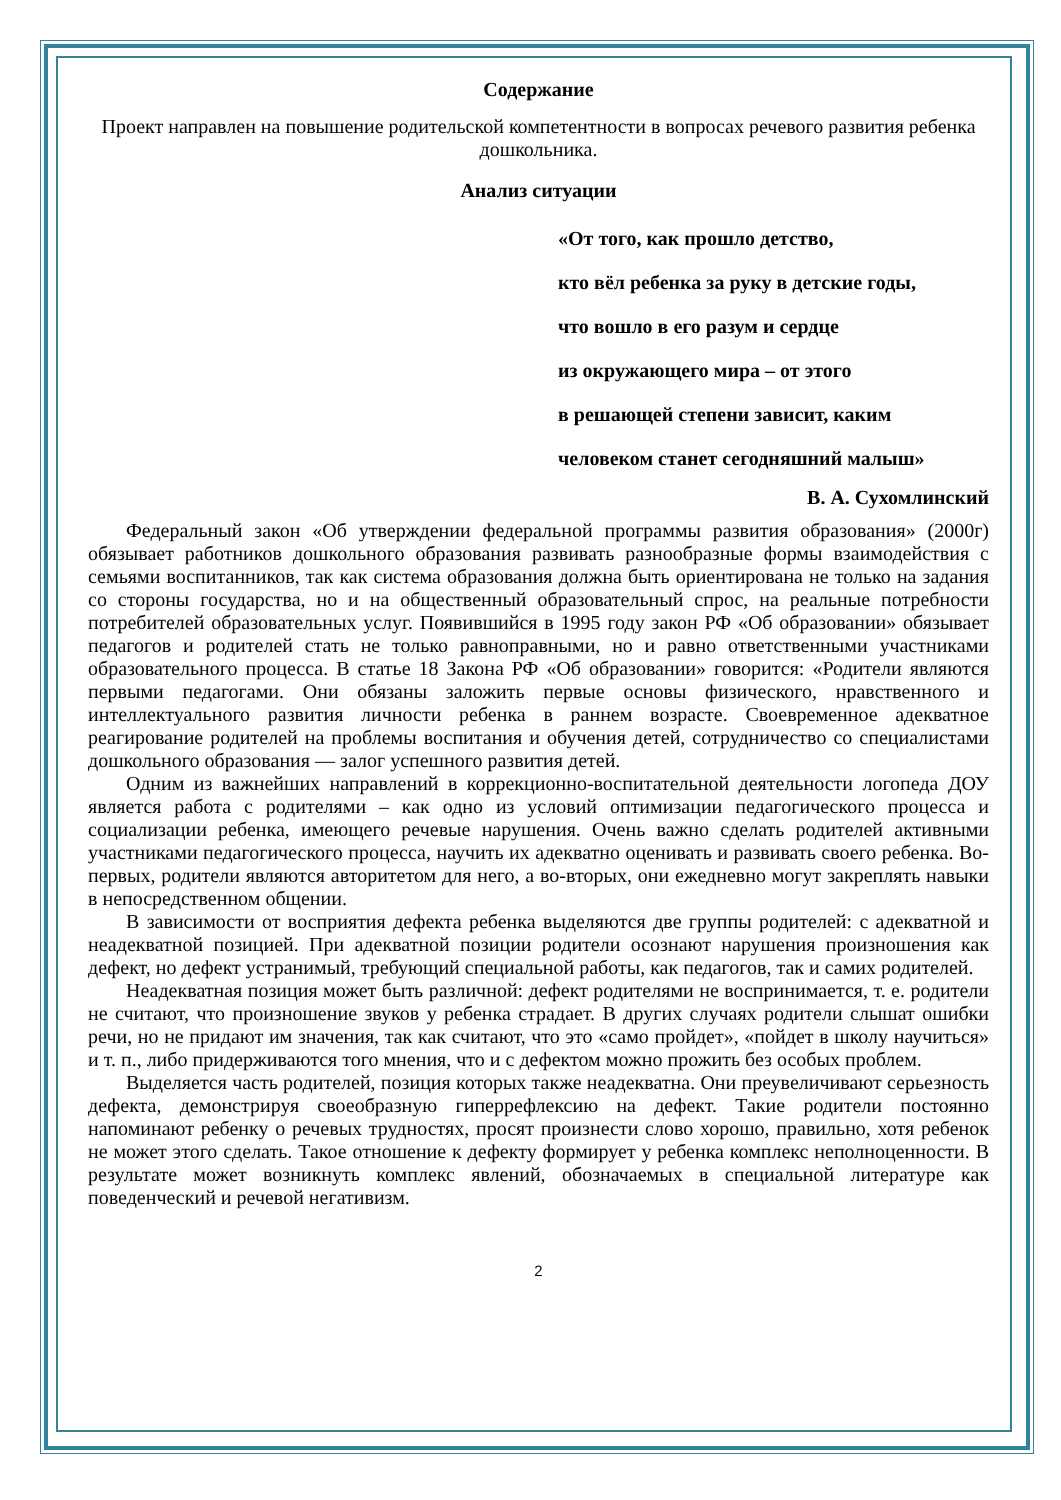Содержание
Проект направлен на повышение родительской компетентности в вопросах речевого развития ребенка дошкольника.
Анализ ситуации
«От того, как прошло детство,
кто вёл ребенка за руку в детские годы,
что вошло в его разум и сердце
из окружающего мира – от этого
в решающей степени зависит, каким
человеком станет сегодняшний малыш»
В. А. Сухомлинский
Федеральный закон «Об утверждении федеральной программы развития образования» (2000г) обязывает работников дошкольного образования развивать разнообразные формы взаимодействия с семьями воспитанников, так как система образования должна быть ориентирована не только на задания со стороны государства, но и на общественный образовательный спрос, на реальные потребности потребителей образовательных услуг. Появившийся в 1995 году закон РФ «Об образовании» обязывает педагогов и родителей стать не только равноправными, но и равно ответственными участниками образовательного процесса. В статье 18 Закона РФ «Об образовании» говорится: «Родители являются первыми педагогами. Они обязаны заложить первые основы физического, нравственного и интеллектуального развития личности ребенка в раннем возрасте. Своевременное адекватное реагирование родителей на проблемы воспитания и обучения детей, сотрудничество со специалистами дошкольного образования — залог успешного развития детей.
Одним из важнейших направлений в коррекционно-воспитательной деятельности логопеда ДОУ является работа с родителями – как одно из условий оптимизации педагогического процесса и социализации ребенка, имеющего речевые нарушения. Очень важно сделать родителей активными участниками педагогического процесса, научить их адекватно оценивать и развивать своего ребенка. Во-первых, родители являются авторитетом для него, а во-вторых, они ежедневно могут закреплять навыки в непосредственном общении.
В зависимости от восприятия дефекта ребенка выделяются две группы родителей: с адекватной и неадекватной позицией. При адекватной позиции родители осознают нарушения произношения как дефект, но дефект устранимый, требующий специальной работы, как педагогов, так и самих родителей.
Неадекватная позиция может быть различной: дефект родителями не воспринимается, т. е. родители не считают, что произношение звуков у ребенка страдает. В других случаях родители слышат ошибки речи, но не придают им значения, так как считают, что это «само пройдет», «пойдет в школу научиться» и т. п., либо придерживаются того мнения, что и с дефектом можно прожить без особых проблем.
Выделяется часть родителей, позиция которых также неадекватна. Они преувеличивают серьезность дефекта, демонстрируя своеобразную гиперрефлексию на дефект. Такие родители постоянно напоминают ребенку о речевых трудностях, просят произнести слово хорошо, правильно, хотя ребенок не может этого сделать. Такое отношение к дефекту формирует у ребенка комплекс неполноценности. В результате может возникнуть комплекс явлений, обозначаемых в специальной литературе как поведенческий и речевой негативизм.
2